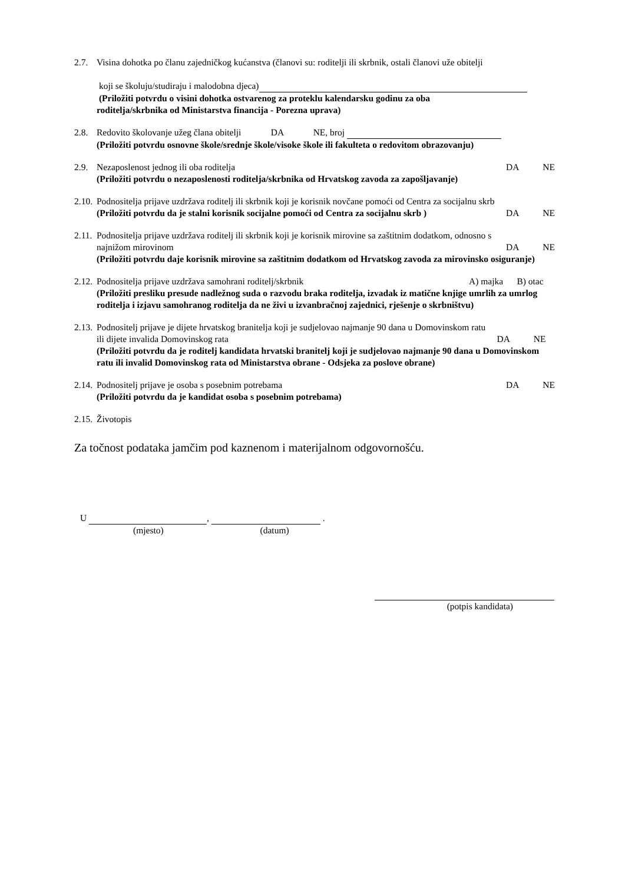2.7. Visina dohotka po članu zajedničkog kućanstva (članovi su: roditelji ili skrbnik, ostali članovi uže obitelji
koji se školuju/studiraju i malodobna djeca)
(Priložiti potvrdu o visini dohotka ostvarenog za proteklu kalendarsku godinu za oba
roditelja/skrbnika od Ministarstva financija - Porezna uprava)
2.8. Redovito školovanje užeg člana obitelji DA NE, broj
(Priložiti potvrdu osnovne škole/srednje škole/visoke škole ili fakulteta o redovitom obrazovanju)
2.9. Nezaposlenost jednog ili oba roditelja DA NE
(Priložiti potvrdu o nezaposlenosti roditelja/skrbnika od Hrvatskog zavoda za zapošljavanje)
2.10.
Podnositelja prijave uzdržava roditelj ili skrbnik koji je korisnik novčane pomoći od Centra za socijalnu skrb
(Priložiti potvrdu da je stalni korisnik socijalne pomoći od Centra za socijalnu skrb ) DA NE
2.11.
Podnositelja prijave uzdržava roditelj ili skrbnik koji je korisnik mirovine sa zaštitnim dodatkom, odnosno s
najnižom mirovinom DA NE
(Priložiti potvrdu daje korisnik mirovine sa zaštitnim dodatkom od Hrvatskog zavoda za mirovinsko osiguranje)
2.12.
Podnositelja prijave uzdržava samohrani roditelj/skrbnik A) majka B) otac
(Priložiti presliku presude nadležnog suda o razvodu braka roditelja, izvadak iz matične knjige umrlih za umrlog roditelja i izjavu samohranog roditelja da ne živi u izvanbračnoj zajednici, rješenje o skrbništvu)
2.13.
Podnositelj prijave je dijete hrvatskog branitelja koji je sudjelovao najmanje 90 dana u Domovinskom ratu
ili dijete invalida Domovinskog rata DA NE
(Priložiti potvrdu da je roditelj kandidata hrvatski branitelj koji je sudjelovao najmanje 90 dana u Domovinskom ratu ili invalid Domovinskog rata od Ministarstva obrane - Odsjeka za poslove obrane)
2.14.
Podnositelj prijave je osoba s posebnim potrebama DA NE
(Priložiti potvrdu da je kandidat osoba s posebnim potrebama)
2.15.
Životopis
Za točnost podataka jamčim pod kaznenom i materijalnom odgovornošću.
U , .
(mjesto) (datum)
(potpis kandidata)